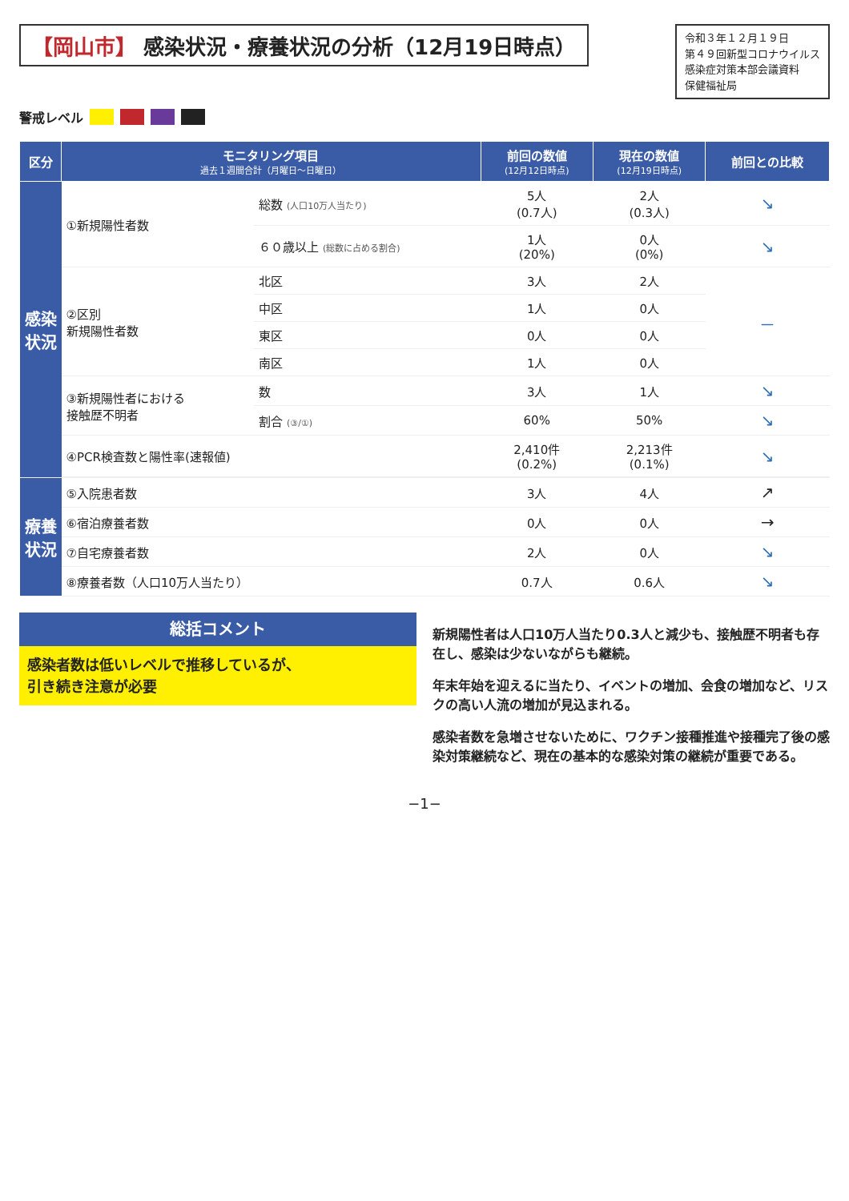【岡山市】 感染状況・療養状況の分析（12月19日時点）
令和３年１２月１９日
第４９回新型コロナウイルス
感染症対策本部会議資料
保健福祉局
警戒レベル
| 区分 | モニタリング項目 過去１週間合計（月曜日〜日曜日） | | 前回の数値 (12月12日時点) | 現在の数値 (12月19日時点) | 前回との比較 |
| --- | --- | --- | --- | --- | --- |
| 感染状況 | ①新規陽性者数 | 総数 (人口10万人当たり) | 5人 (0.7人) | 2人 (0.3人) | ↘ |
| | | ６０歳以上 (総数に占める割合) | 1人 (20%) | 0人 (0%) | ↘ |
| | ②区別 新規陽性者数 | 北区 | 3人 | 2人 | － |
| | | 中区 | 1人 | 0人 | |
| | | 東区 | 0人 | 0人 | |
| | | 南区 | 1人 | 0人 | |
| | ③新規陽性者における 接触歴不明者 | 数 | 3人 | 1人 | ↘ |
| | | 割合 (③/①) | 60% | 50% | ↘ |
| | ④PCR検査数と陽性率(速報値) | | 2,410件 (0.2%) | 2,213件 (0.1%) | ↘ |
| 療養状況 | ⑤入院患者数 | | 3人 | 4人 | ↗ |
| | ⑥宿泊療養者数 | | 0人 | 0人 | → |
| | ⑦自宅療養者数 | | 2人 | 0人 | ↘ |
| | ⑧療養者数（人口10万人当たり） | | 0.7人 | 0.6人 | ↘ |
総括コメント
感染者数は低いレベルで推移しているが、
引き続き注意が必要
新規陽性者は人口10万人当たり0.3人と減少も、接触歴不明者も存在し、感染は少ないながらも継続。
年末年始を迎えるに当たり、イベントの増加、会食の増加など、リスクの高い人流の増加が見込まれる。
感染者数を急増させないために、ワクチン接種推進や接種完了後の感染対策継続など、現在の基本的な感染対策の継続が重要である。
−1−